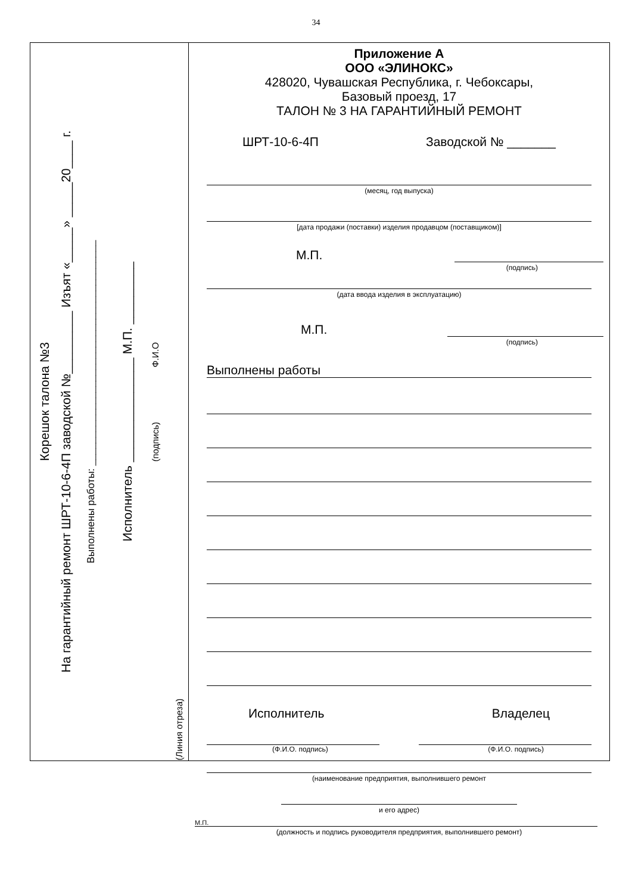34
Корешок талона №3
На гарантийный ремонт ШРТ-10-6-4П заводской №_________ Изъят «_____» _____20____ г.
Выполнены работы: ________________________________________
Исполнитель _______________ М.П. _________
(подпись) Ф.И.О
(Линия отреза)
Приложение А
ООО «ЭЛИНОКС»
428020, Чувашская Республика, г. Чебоксары,
Базовый проезд, 17
ТАЛОН № 3 НА ГАРАНТИЙНЫЙ РЕМОНТ
ШРТ-10-6-4П Заводской № _______
(месяц, год выпуска)
[дата продажи (поставки) изделия продавцом (поставщиком)]
М.П.
(подпись)
(дата ввода изделия в эксплуатацию)
М.П.
(подпись)
Выполнены работы
Исполнитель Владелец
(Ф.И.О. подпись) (Ф.И.О. подпись)
(наименование предприятия, выполнившего ремонт
и его адрес)
М.П.
(должность и подпись руководителя предприятия, выполнившего ремонт)